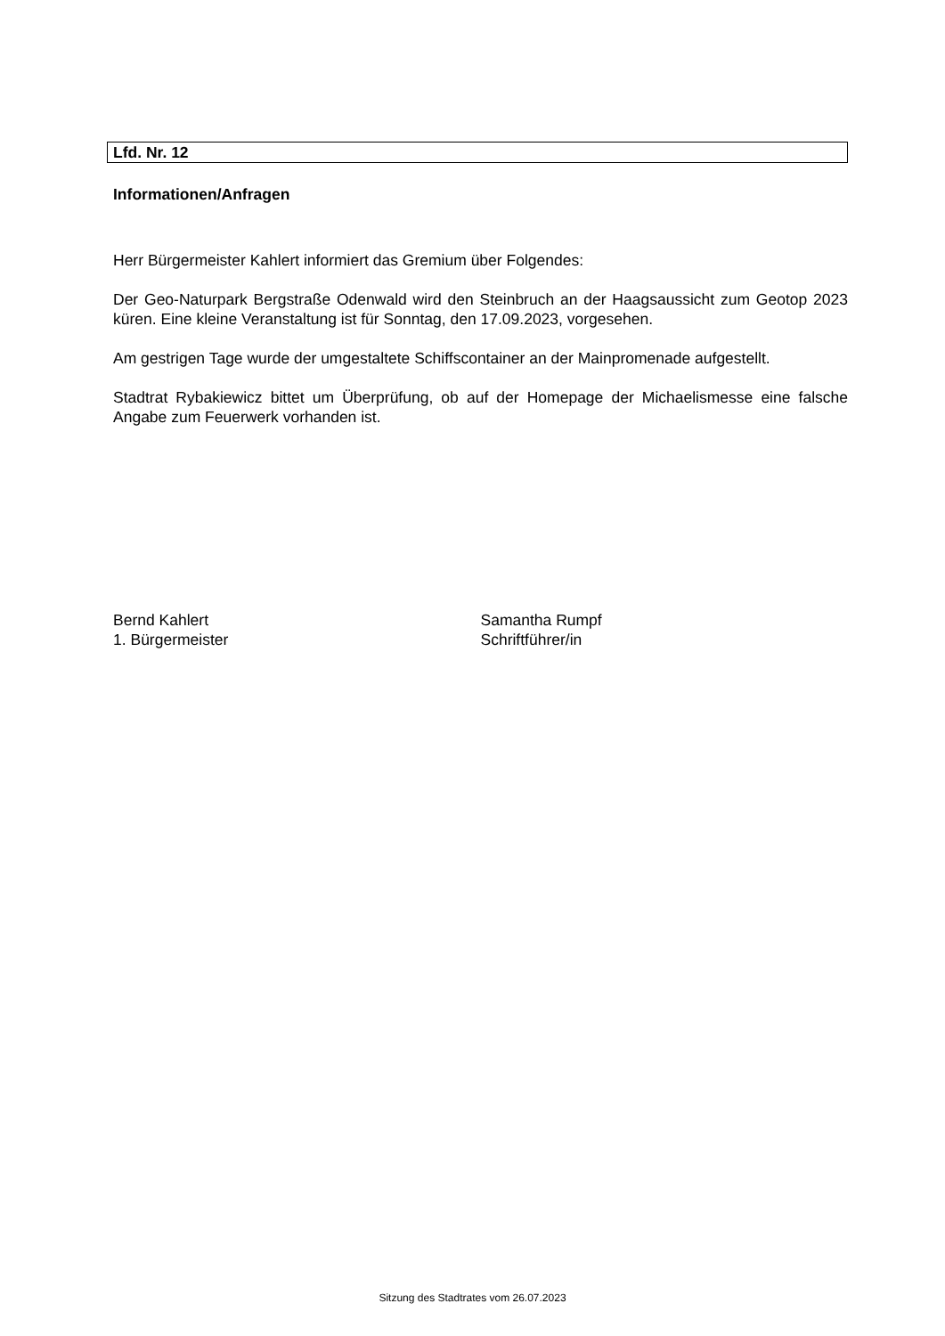Lfd. Nr. 12
Informationen/Anfragen
Herr Bürgermeister Kahlert informiert das Gremium über Folgendes:
Der Geo-Naturpark Bergstraße Odenwald wird den Steinbruch an der Haagsaussicht zum Geotop 2023 küren. Eine kleine Veranstaltung ist für Sonntag, den 17.09.2023, vorgesehen.
Am gestrigen Tage wurde der umgestaltete Schiffscontainer an der Mainpromenade aufge­stellt.
Stadtrat Rybakiewicz bittet um Überprüfung, ob auf der Homepage der Michaelismesse eine falsche Angabe zum Feuerwerk vorhanden ist.
Bernd Kahlert
1. Bürgermeister
Samantha Rumpf
Schriftführer/in
Sitzung des Stadtrates vom 26.07.2023